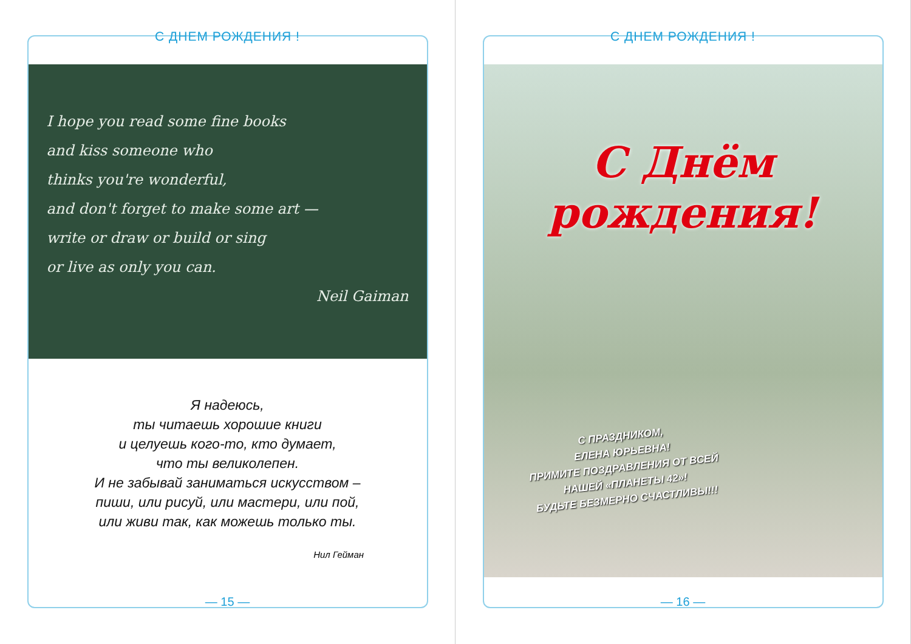С ДНЕМ РОЖДЕНИЯ !
I hope you read some fine books
and kiss someone who
thinks you're wonderful,
and don't forget to make some art —
write or draw or build or sing
or live as only you can.
Neil Gaiman
Я надеюсь,
ты читаешь хорошие книги
и целуешь кого-то, кто думает,
что ты великолепен.
И не забывай заниматься искусством –
пиши, или рисуй, или мастери, или пой,
или живи так, как можешь только ты.
Нил Гейман
— 15 —
С ДНЕМ РОЖДЕНИЯ !
С Днём
рождения!
С ПРАЗДНИКОМ,
ЕЛЕНА ЮРЬЕВНА!
ПРИМИТЕ ПОЗДРАВЛЕНИЯ ОТ ВСЕЙ
НАШЕЙ «ПЛАНЕТЫ 42»!
БУДЬТЕ БЕЗМЕРНО СЧАСТЛИВЫ!!!
— 16 —